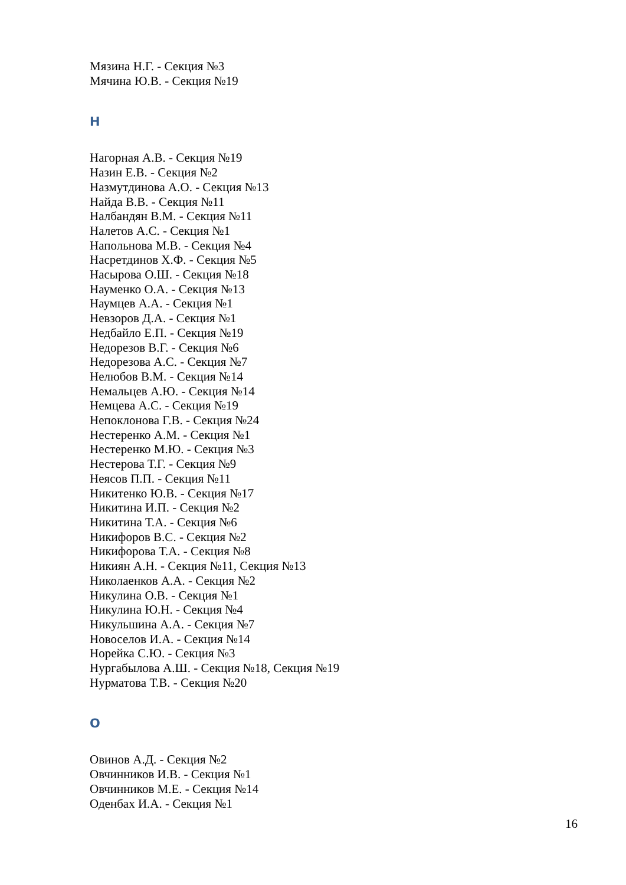Мязина Н.Г. - Секция №3
Мячина Ю.В. - Секция №19
Н
Нагорная А.В. - Секция №19
Назин Е.В. - Секция №2
Назмутдинова А.О. - Секция №13
Найда В.В. - Секция №11
Налбандян В.М. - Секция №11
Налетов А.С. - Секция №1
Напольнова М.В. - Секция №4
Насретдинов Х.Ф. - Секция №5
Насырова О.Ш. - Секция №18
Науменко О.А. - Секция №13
Наумцев А.А. - Секция №1
Невзоров Д.А. - Секция №1
Недбайло Е.П. - Секция №19
Недорезов В.Г. - Секция №6
Недорезова А.С. - Секция №7
Нелюбов В.М. - Секция №14
Немальцев А.Ю. - Секция №14
Немцева А.С. - Секция №19
Непоклонова Г.В. - Секция №24
Нестеренко А.М. - Секция №1
Нестеренко М.Ю. - Секция №3
Нестерова Т.Г. - Секция №9
Неясов П.П. - Секция №11
Никитенко Ю.В. - Секция №17
Никитина И.П. - Секция №2
Никитина Т.А. - Секция №6
Никифоров В.С. - Секция №2
Никифорова Т.А. - Секция №8
Никиян А.Н. - Секция №11, Секция №13
Николаенков А.А. - Секция №2
Никулина О.В. - Секция №1
Никулина Ю.Н. - Секция №4
Никульшина А.А. - Секция №7
Новоселов И.А. - Секция №14
Норейка С.Ю. - Секция №3
Нургабылова А.Ш. - Секция №18, Секция №19
Нурматова Т.В. - Секция №20
О
Овинов А.Д. - Секция №2
Овчинников И.В. - Секция №1
Овчинников М.Е. - Секция №14
Оденбах И.А. - Секция №1
16